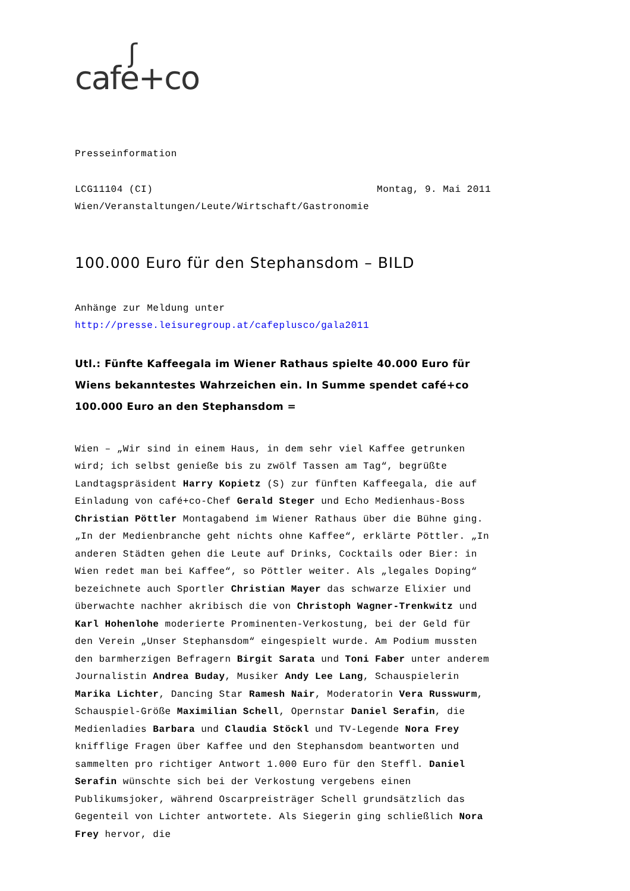ʃcafe+co
Presseinformation
LCG11104 (CI) Montag, 9. Mai 2011
Wien/Veranstaltungen/Leute/Wirtschaft/Gastronomie
100.000 Euro für den Stephansdom – BILD
Anhänge zur Meldung unter
http://presse.leisuregroup.at/cafeplusco/gala2011
Utl.: Fünfte Kaffeegala im Wiener Rathaus spielte 40.000 Euro für Wiens bekanntestes Wahrzeichen ein. In Summe spendet café+co 100.000 Euro an den Stephansdom =
Wien – „Wir sind in einem Haus, in dem sehr viel Kaffee getrunken wird; ich selbst genieße bis zu zwölf Tassen am Tag“, begrüßte Landtagspräsident Harry Kopietz (S) zur fünften Kaffeegala, die auf Einladung von café+co-Chef Gerald Steger und Echo Medienhaus-Boss Christian Pöttler Montagabend im Wiener Rathaus über die Bühne ging. „In der Medienbranche geht nichts ohne Kaffee“, erklärte Pöttler. „In anderen Städten gehen die Leute auf Drinks, Cocktails oder Bier: in Wien redet man bei Kaffee“, so Pöttler weiter. Als „legales Doping“ bezeichnete auch Sportler Christian Mayer das schwarze Elixier und überwachte nachher akribisch die von Christoph Wagner-Trenkwitz und Karl Hohenlohe moderierte Prominenten-Verkostung, bei der Geld für den Verein „Unser Stephansdom“ eingespielt wurde. Am Podium mussten den barmherzigen Befragern Birgit Sarata und Toni Faber unter anderem Journalistin Andrea Buday, Musiker Andy Lee Lang, Schauspielerin Marika Lichter, Dancing Star Ramesh Nair, Moderatorin Vera Russwurm, Schauspiel-Größe Maximilian Schell, Opernstar Daniel Serafin, die Medienladies Barbara und Claudia Stöckl und TV-Legende Nora Frey knifflige Fragen über Kaffee und den Stephansdom beantworten und sammelten pro richtiger Antwort 1.000 Euro für den Steffl. Daniel Serafin wünschte sich bei der Verkostung vergebens einen Publikumsjoker, während Oscarpreisträger Schell grundsätzlich das Gegenteil von Lichter antwortete. Als Siegerin ging schließlich Nora Frey hervor, die